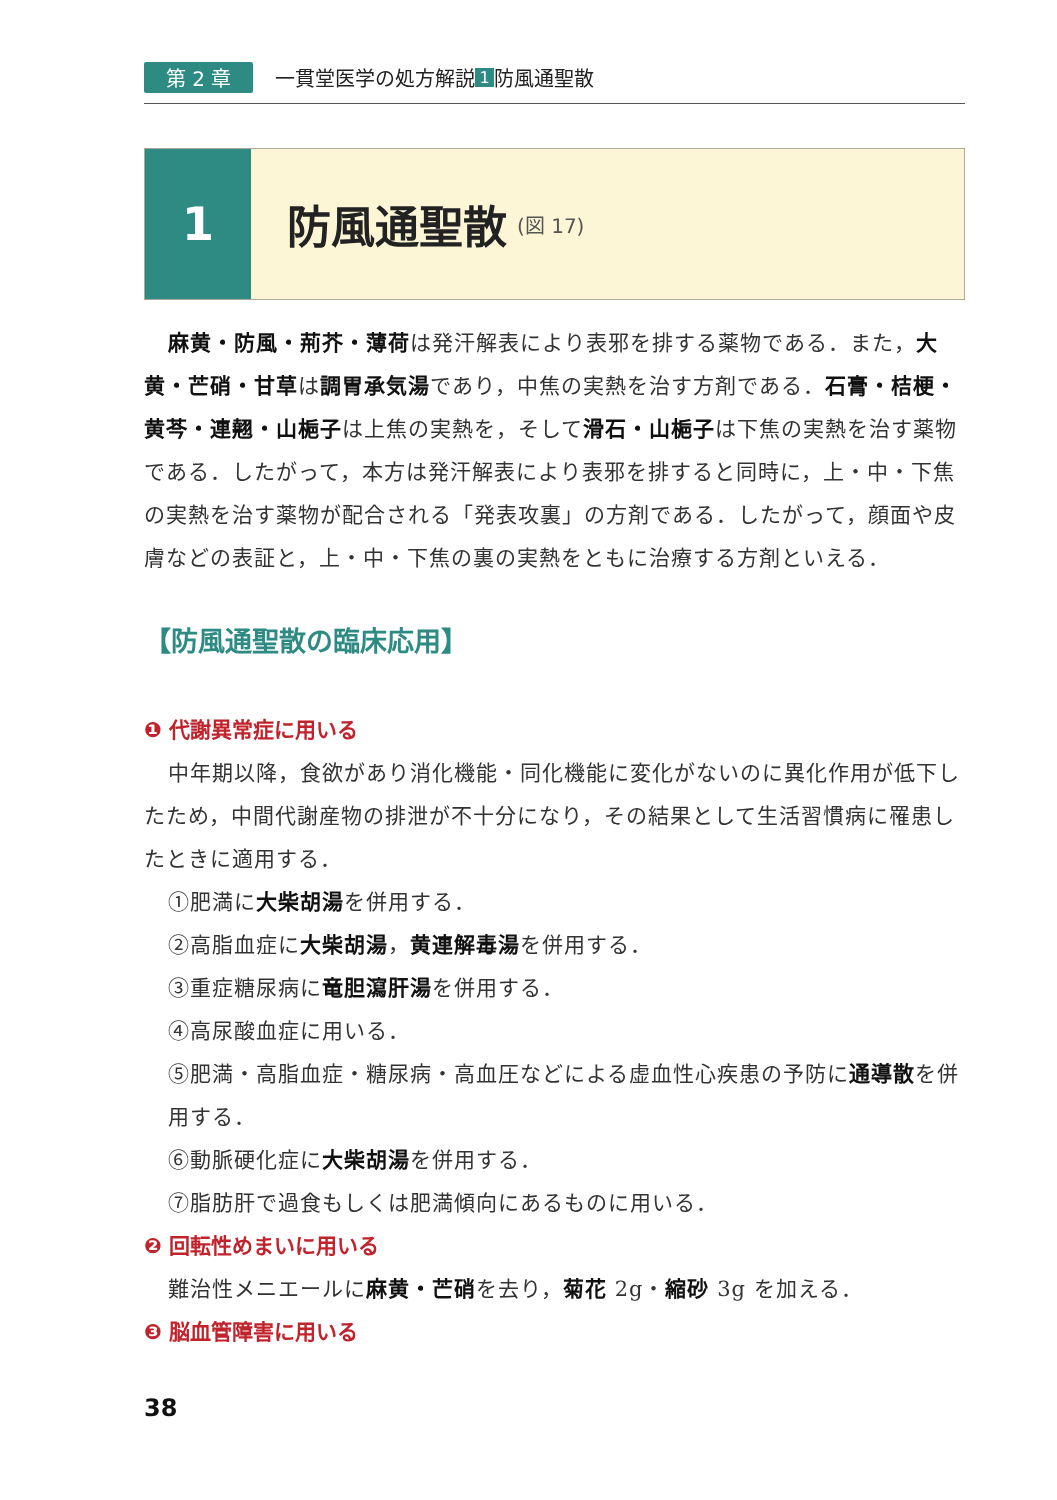第 2 章 一貫堂医学の処方解説 1 防風通聖散
1 防風通聖散 (図 17)
麻黄・防風・荊芥・薄荷は発汗解表により表邪を排する薬物である．また，大黄・芒硝・甘草は調胃承気湯であり，中焦の実熱を治す方剤である．石膏・桔梗・黄芩・連翹・山梔子は上焦の実熱を，そして滑石・山梔子は下焦の実熱を治す薬物である．したがって，本方は発汗解表により表邪を排すると同時に，上・中・下焦の実熱を治す薬物が配合される「発表攻裏」の方剤である．したがって，顔面や皮膚などの表証と，上・中・下焦の裏の実熱をともに治療する方剤といえる．
【防風通聖散の臨床応用】
❶ 代謝異常症に用いる
中年期以降，食欲があり消化機能・同化機能に変化がないのに異化作用が低下したため，中間代謝産物の排泄が不十分になり，その結果として生活習慣病に罹患したときに適用する．
①肥満に大柴胡湯を併用する．
②高脂血症に大柴胡湯，黄連解毒湯を併用する．
③重症糖尿病に竜胆瀉肝湯を併用する．
④高尿酸血症に用いる．
⑤肥満・高脂血症・糖尿病・高血圧などによる虚血性心疾患の予防に通導散を併用する．
⑥動脈硬化症に大柴胡湯を併用する．
⑦脂肪肝で過食もしくは肥満傾向にあるものに用いる．
❷ 回転性めまいに用いる
難治性メニエールに麻黄・芒硝を去り，菊花 2g・縮砂 3g を加える．
❸ 脳血管障害に用いる
38